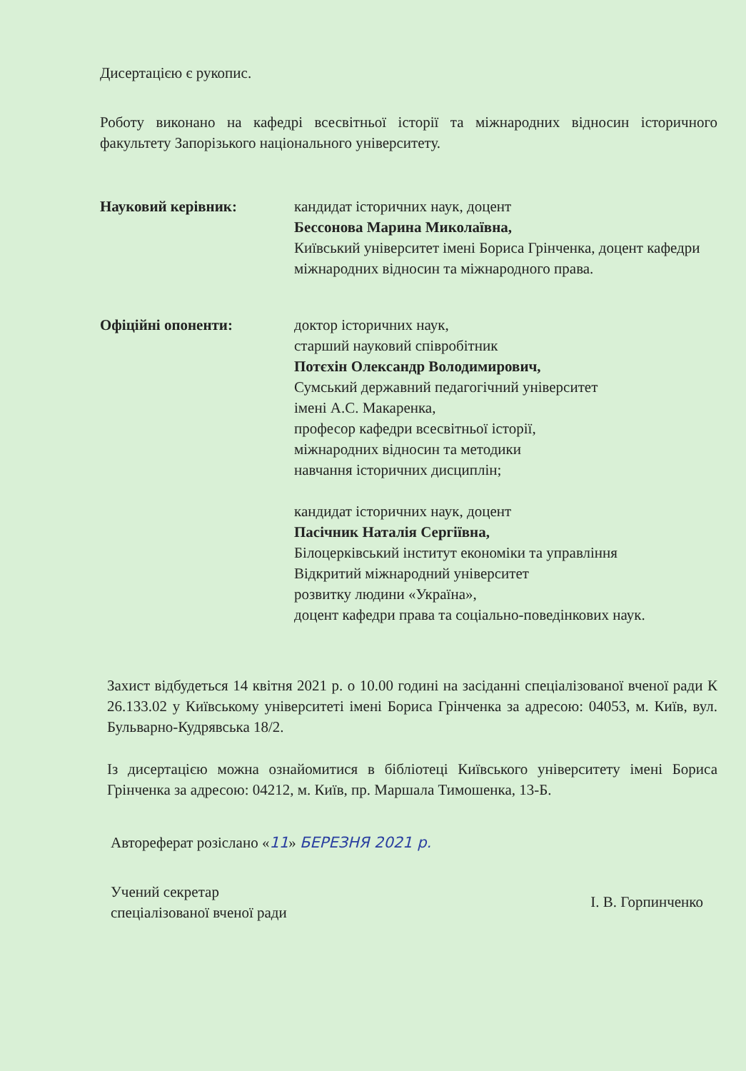Дисертацією є рукопис.
Роботу виконано на кафедрі всесвітньої історії та міжнародних відносин історичного факультету Запорізького національного університету.
Науковий керівник: кандидат історичних наук, доцент
Бессонова Марина Миколаївна,
Київський університет імені Бориса Грінченка, доцент кафедри міжнародних відносин та міжнародного права.
Офіційні опоненти: доктор історичних наук,
старший науковий співробітник
Потєхін Олександр Володимирович,
Сумський державний педагогічний університет
імені А.С. Макаренка,
професор кафедри всесвітньої історії,
міжнародних відносин та методики
навчання історичних дисциплін;
кандидат історичних наук, доцент
Пасічник Наталія Сергіївна,
Білоцерківський інститут економіки та управління
Відкритий міжнародний університет
розвитку людини «Україна»,
доцент кафедри права та соціально-поведінкових наук.
Захист відбудеться 14 квітня 2021 р. о 10.00 годині на засіданні спеціалізованої вченої ради К 26.133.02 у Київському університеті імені Бориса Грінченка за адресою: 04053, м. Київ, вул. Бульварно-Кудрявська 18/2.
Із дисертацією можна ознайомитися в бібліотеці Київського університету імені Бориса Грінченка за адресою: 04212, м. Київ, пр. Маршала Тимошенка, 13-Б.
Автореферат розіслано «11» БЕРЕЗНЯ 2021 р.
Учений секретар
спеціалізованої вченої ради
І. В. Горпинченко